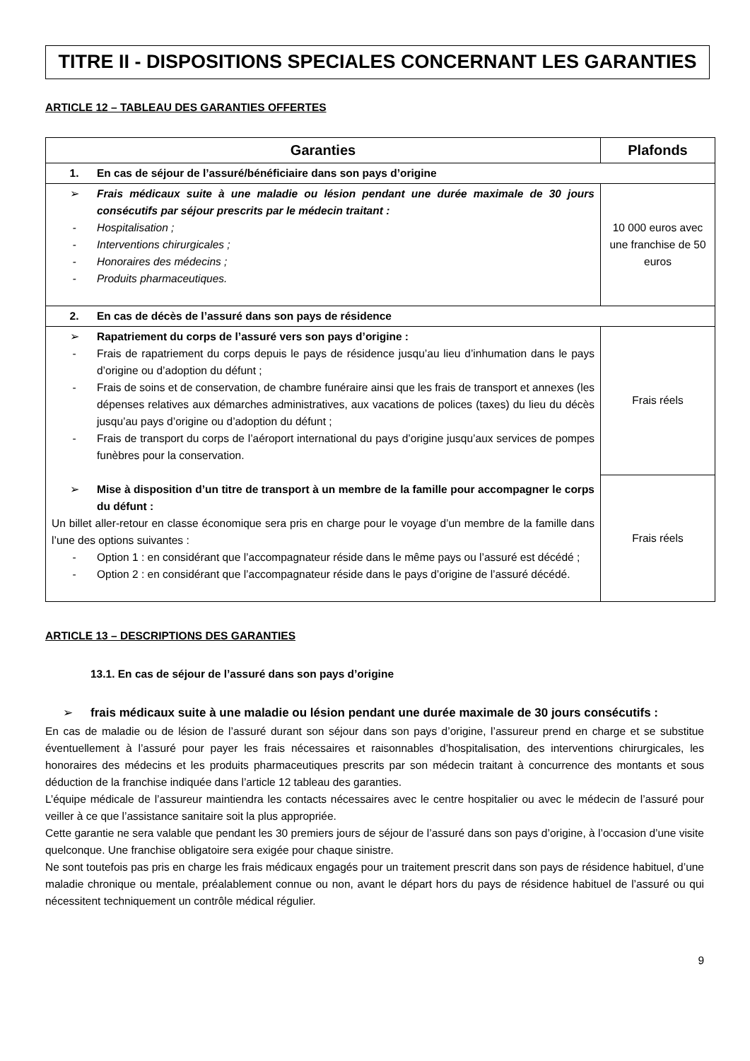TITRE II - DISPOSITIONS SPECIALES CONCERNANT LES GARANTIES
ARTICLE 12 – TABLEAU DES GARANTIES OFFERTES
| Garanties | Plafonds |
| --- | --- |
| 1. En cas de séjour de l’assuré/bénéficiaire dans son pays d’origine | |
| ➢ Frais médicaux suite à une maladie ou lésion pendant une durée maximale de 30 jours consécutifs par séjour prescrits par le médecin traitant : - Hospitalisation ; - Interventions chirurgicales ; - Honoraires des médecins ; - Produits pharmaceutiques. | 10 000 euros avec une franchise de 50 euros |
| 2. En cas de décès de l’assuré dans son pays de résidence | |
| ➢ Rapatriement du corps de l’assuré vers son pays d’origine : - Frais de rapatriement du corps depuis le pays de résidence jusqu’au lieu d’inhumation dans le pays d’origine ou d’adoption du défunt ; - Frais de soins et de conservation, de chambre funéraire ainsi que les frais de transport et annexes (les dépenses relatives aux démarches administratives, aux vacations de polices (taxes) du lieu du décès jusqu’au pays d’origine ou d’adoption du défunt ; - Frais de transport du corps de l’aéroport international du pays d’origine jusqu’aux services de pompes funèbres pour la conservation. ➢ Mise à disposition d’un titre de transport à un membre de la famille pour accompagner le corps du défunt : Un billet aller-retour en classe économique sera pris en charge pour le voyage d’un membre de la famille dans l’une des options suivantes : - Option 1 : en considérant que l’accompagnateur réside dans le même pays ou l’assuré est décédé ; - Option 2 : en considérant que l’accompagnateur réside dans le pays d’origine de l’assuré décédé. | Frais réels |
| | Frais réels |
ARTICLE 13 – DESCRIPTIONS DES GARANTIES
13.1. En cas de séjour de l’assuré dans son pays d’origine
➢ frais médicaux suite à une maladie ou lésion pendant une durée maximale de 30 jours consécutifs :
En cas de maladie ou de lésion de l’assuré durant son séjour dans son pays d’origine, l’assureur prend en charge et se substitue éventuellement à l’assuré pour payer les frais nécessaires et raisonnables d’hospitalisation, des interventions chirurgicales, les honoraires des médecins et les produits pharmaceutiques prescrits par son médecin traitant à concurrence des montants et sous déduction de la franchise indiquée dans l’article 12 tableau des garanties.
L’équipe médicale de l’assureur maintiendra les contacts nécessaires avec le centre hospitalier ou avec le médecin de l’assuré pour veiller à ce que l’assistance sanitaire soit la plus appropriée.
Cette garantie ne sera valable que pendant les 30 premiers jours de séjour de l’assuré dans son pays d’origine, à l’occasion d’une visite quelconque. Une franchise obligatoire sera exigée pour chaque sinistre.
Ne sont toutefois pas pris en charge les frais médicaux engagés pour un traitement prescrit dans son pays de résidence habituel, d’une maladie chronique ou mentale, préalablement connue ou non, avant le départ hors du pays de résidence habituel de l’assuré ou qui nécessitent techniquement un contrôle médical régulier.
9